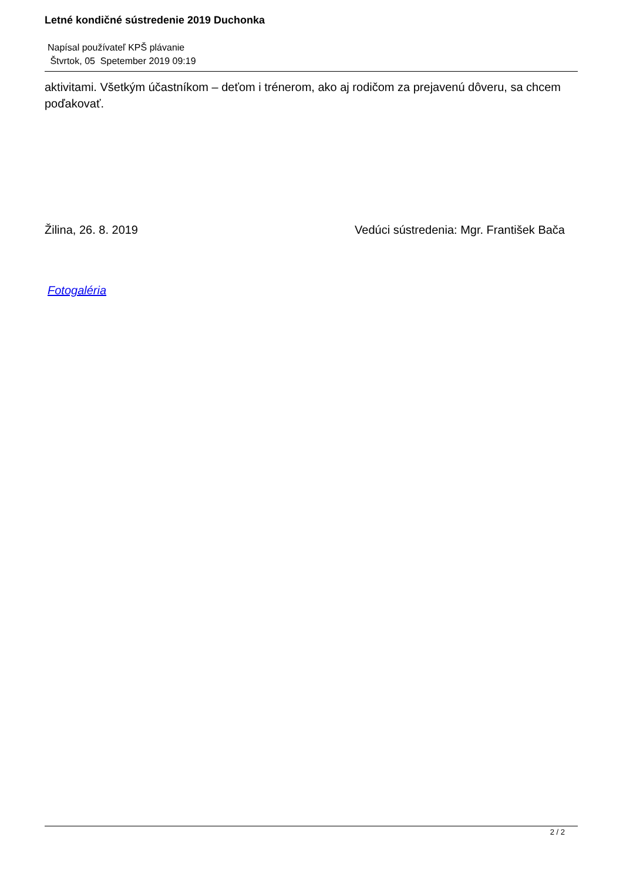Letné kondičné sústredenie 2019 Duchonka
Napísal používateľ KPŠ plávanie
Štvrtok, 05 Spetember 2019 09:19
aktivitami. Všetkým účastníkom – deťom i trénerom, ako aj rodičom za prejavenú dôveru, sa chcem poďakovať.
Žilina, 26. 8. 2019 Vedúci sústredenia: Mgr. František Bača
Fotogaléria
2 / 2